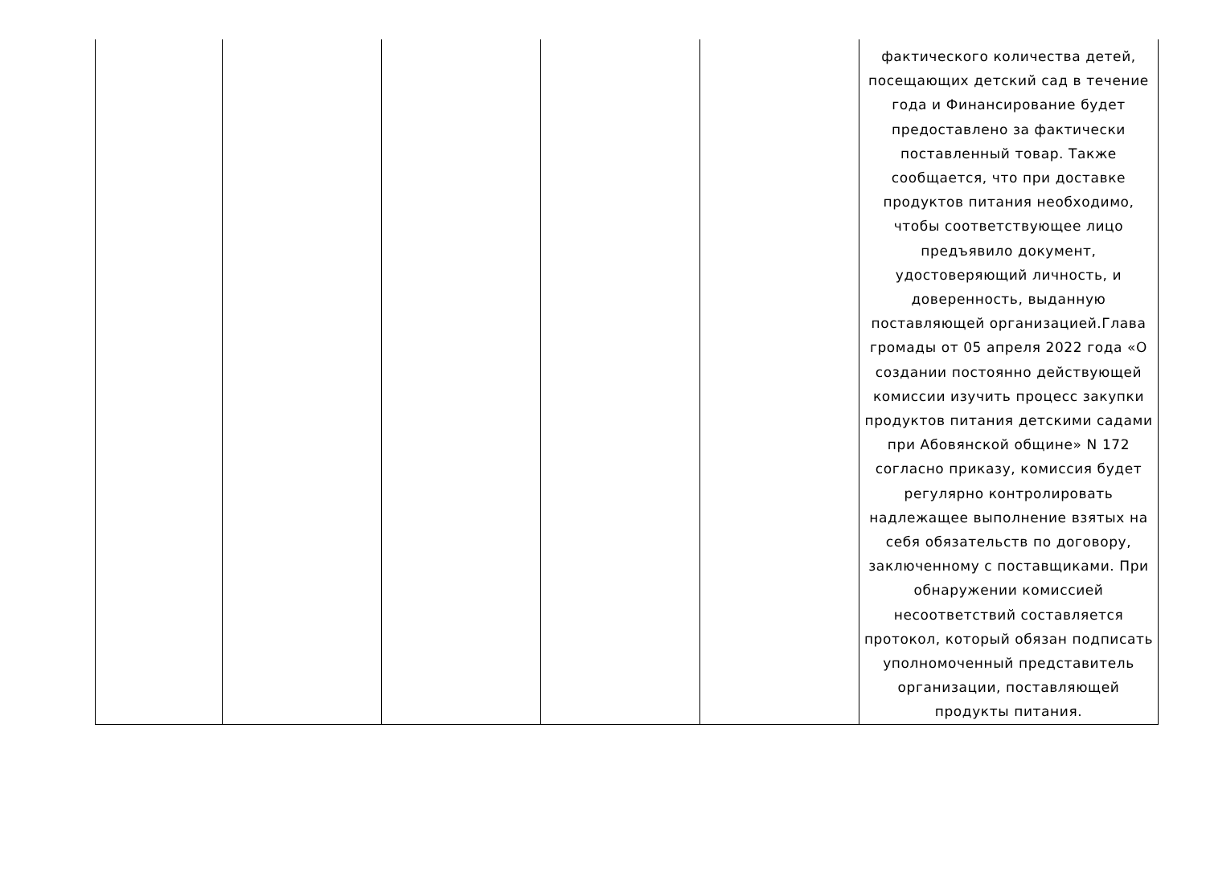| | | | | | фактического количества детей, посещающих детский сад в течение года и Финансирование будет предоставлено за фактически поставленный товар. Также сообщается, что при доставке продуктов питания необходимо, чтобы соответствующее лицо предъявило документ, удостоверяющий личность, и доверенность, выданную поставляющей организацией.Глава громады от 05 апреля 2022 года «О создании постоянно действующей комиссии изучить процесс закупки продуктов питания детскими садами при Абовянской общине» N 172 согласно приказу, комиссия будет регулярно контролировать надлежащее выполнение взятых на себя обязательств по договору, заключенному с поставщиками. При обнаружении комиссией несоответствий составляется протокол, который обязан подписать уполномоченный представитель организации, поставляющей продукты питания. |